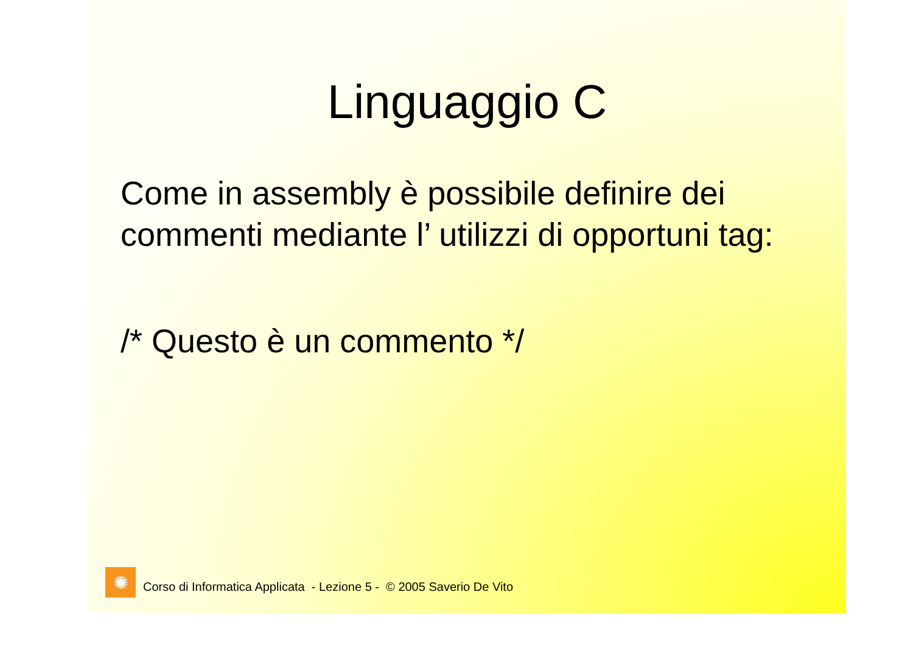Linguaggio C
Come in assembly è possibile definire dei commenti mediante l’ utilizzi di opportuni tag:
/* Questo è un commento */
✺
Corso di Informatica Applicata - Lezione 5 - © 2005 Saverio De Vito